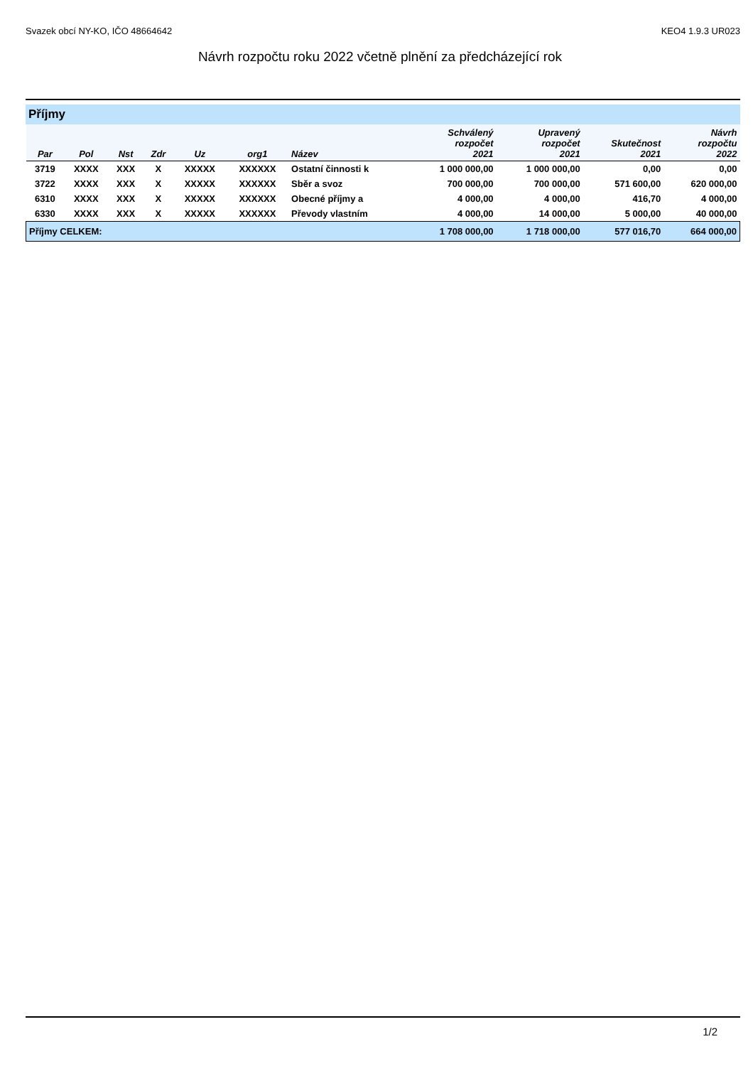Svazek obcí NY-KO, IČO 48664642 KEO4 1.9.3 UR023
Návrh rozpočtu roku 2022 včetně plnění za předcházející rok
Příjmy
| Par | Pol | Nst | Zdr | Uz | org1 | Název | Schválený rozpočet 2021 | Upravený rozpočet 2021 | Skutečnost 2021 | Návrh rozpočtu 2022 |
| --- | --- | --- | --- | --- | --- | --- | --- | --- | --- | --- |
| 3719 | XXXX | XXX | X | XXXXX | XXXXXX | Ostatní činnosti k | 1 000 000,00 | 1 000 000,00 | 0,00 | 0,00 |
| 3722 | XXXX | XXX | X | XXXXX | XXXXXX | Sběr a svoz | 700 000,00 | 700 000,00 | 571 600,00 | 620 000,00 |
| 6310 | XXXX | XXX | X | XXXXX | XXXXXX | Obecné příjmy a | 4 000,00 | 4 000,00 | 416,70 | 4 000,00 |
| 6330 | XXXX | XXX | X | XXXXX | XXXXXX | Převody vlastním | 4 000,00 | 14 000,00 | 5 000,00 | 40 000,00 |
| Příjmy CELKEM: | | | | | | | 1 708 000,00 | 1 718 000,00 | 577 016,70 | 664 000,00 |
1/2